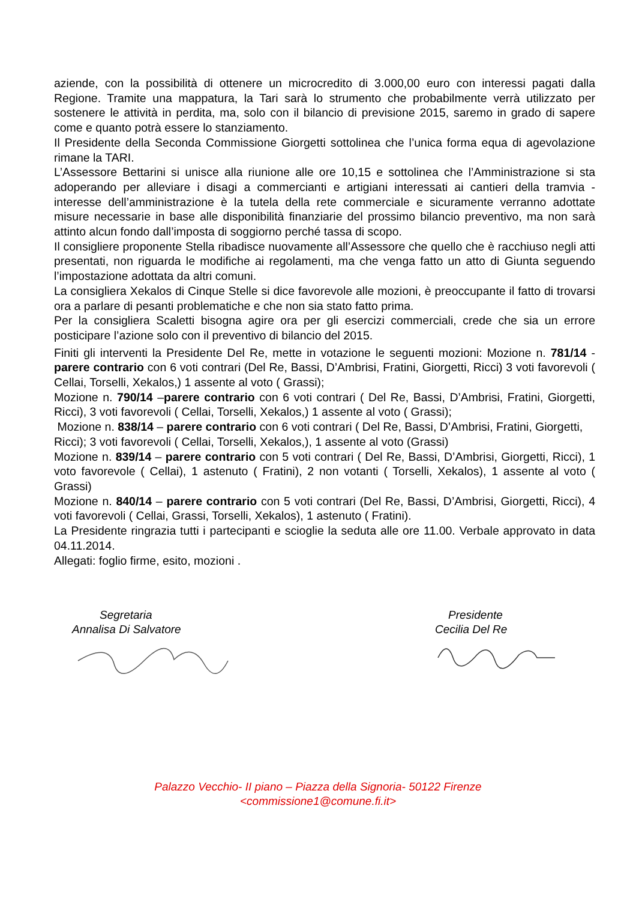aziende, con la possibilità di ottenere un microcredito di 3.000,00 euro con interessi pagati dalla Regione. Tramite una mappatura, la Tari sarà lo strumento che probabilmente verrà utilizzato per sostenere le attività in perdita, ma, solo con il bilancio di previsione 2015, saremo in grado di sapere come e quanto potrà essere lo stanziamento.
Il Presidente della Seconda Commissione Giorgetti sottolinea che l’unica forma equa di agevolazione rimane la TARI.
L’Assessore Bettarini si unisce alla riunione alle ore 10,15 e sottolinea che l’Amministrazione si sta adoperando per alleviare i disagi a commercianti e artigiani interessati ai cantieri della tramvia - interesse dell’amministrazione è la tutela della rete commerciale e sicuramente verranno adottate misure necessarie in base alle disponibilità finanziarie del prossimo bilancio preventivo, ma non sarà attinto alcun fondo dall’imposta di soggiorno perché tassa di scopo.
Il consigliere proponente Stella ribadisce nuovamente all’Assessore che quello che è racchiuso negli atti presentati, non riguarda le modifiche ai regolamenti, ma che venga fatto un atto di Giunta seguendo l’impostazione adottata da altri comuni.
La consigliera Xekalos di Cinque Stelle si dice favorevole alle mozioni, è preoccupante il fatto di trovarsi ora a parlare di pesanti problematiche e che non sia stato fatto prima.
Per la consigliera Scaletti bisogna agire ora per gli esercizi commerciali, crede che sia un errore posticipare l’azione solo con il preventivo di bilancio del 2015.
Finiti gli interventi la Presidente Del Re, mette in votazione le seguenti mozioni: Mozione n. 781/14 - parere contrario con 6 voti contrari (Del Re, Bassi, D’Ambrisi, Fratini, Giorgetti, Ricci) 3 voti favorevoli ( Cellai, Torselli, Xekalos,) 1 assente al voto ( Grassi);
Mozione n. 790/14 –parere contrario con 6 voti contrari ( Del Re, Bassi, D’Ambrisi, Fratini, Giorgetti, Ricci), 3 voti favorevoli ( Cellai, Torselli, Xekalos,) 1 assente al voto ( Grassi);
Mozione n. 838/14 – parere contrario con 6 voti contrari ( Del Re, Bassi, D’Ambrisi, Fratini, Giorgetti, Ricci); 3 voti favorevoli ( Cellai, Torselli, Xekalos,), 1 assente al voto (Grassi)
Mozione n. 839/14 – parere contrario con 5 voti contrari ( Del Re, Bassi, D’Ambrisi, Giorgetti, Ricci), 1 voto favorevole ( Cellai), 1 astenuto ( Fratini), 2 non votanti ( Torselli, Xekalos), 1 assente al voto ( Grassi)
Mozione n. 840/14 – parere contrario con 5 voti contrari (Del Re, Bassi, D’Ambrisi, Giorgetti, Ricci), 4 voti favorevoli ( Cellai, Grassi, Torselli, Xekalos), 1 astenuto ( Fratini).
La Presidente ringrazia tutti i partecipanti e scioglie la seduta alle ore 11.00. Verbale approvato in data 04.11.2014.
Allegati: foglio firme, esito, mozioni .
Segretaria
Annalisa Di Salvatore
Presidente
Cecilia Del Re
Palazzo Vecchio- II piano – Piazza della Signoria- 50122 Firenze
<commissione1@comune.fi.it>